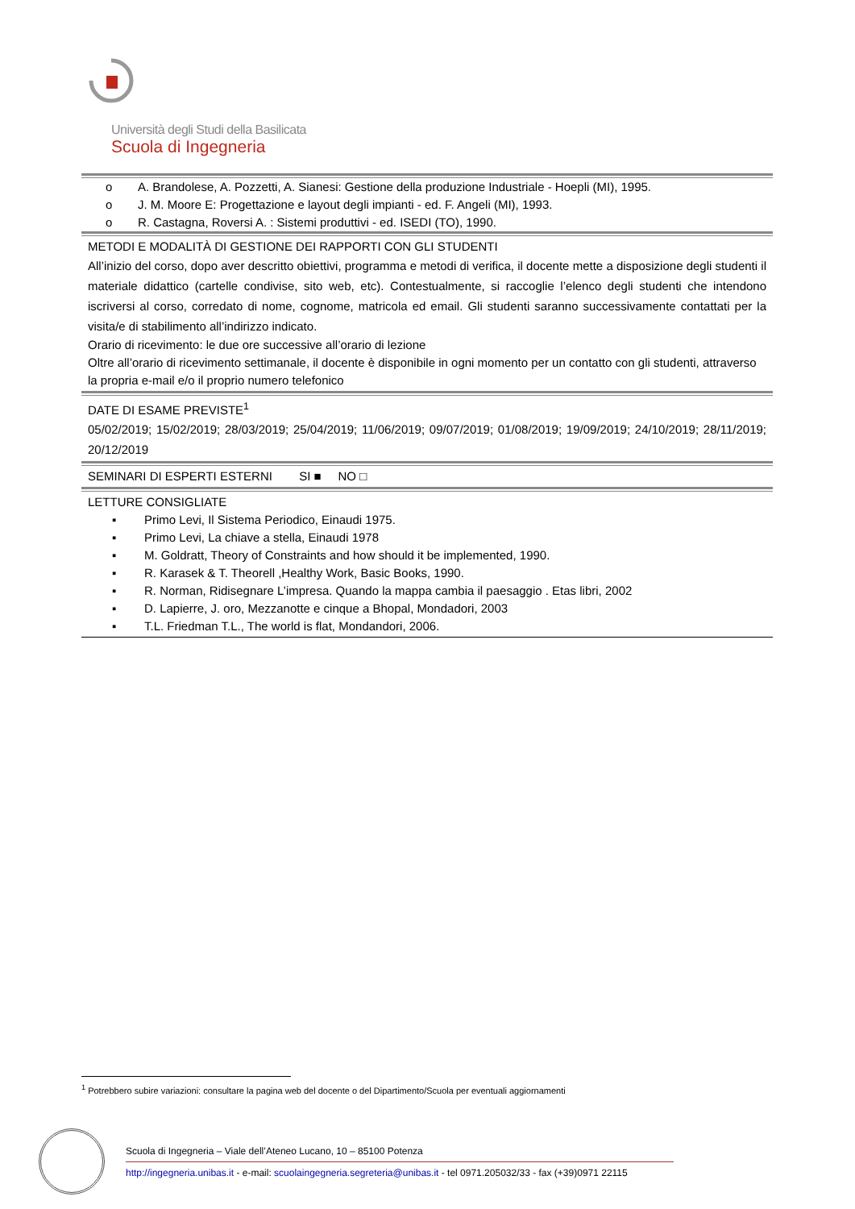Università degli Studi della Basilicata
Scuola di Ingegneria
o A. Brandolese, A. Pozzetti, A. Sianesi: Gestione della produzione Industriale - Hoepli (MI), 1995.
o J. M. Moore E: Progettazione e layout degli impianti - ed. F. Angeli (MI), 1993.
o R. Castagna, Roversi A. : Sistemi produttivi - ed. ISEDI (TO), 1990.
METODI E MODALITÀ DI GESTIONE DEI RAPPORTI CON GLI STUDENTI
All’inizio del corso, dopo aver descritto obiettivi, programma e metodi di verifica, il docente mette a disposizione degli studenti il materiale didattico (cartelle condivise, sito web, etc). Contestualmente, si raccoglie l’elenco degli studenti che intendono iscriversi al corso, corredato di nome, cognome, matricola ed email. Gli studenti saranno successivamente contattati per la visita/e di stabilimento all’indirizzo indicato.
Orario di ricevimento: le due ore successive all’orario di lezione
Oltre all’orario di ricevimento settimanale, il docente è disponibile in ogni momento per un contatto con gli studenti, attraverso la propria e-mail e/o il proprio numero telefonico
DATE DI ESAME PREVISTE<sup>1</sup>
05/02/2019; 15/02/2019; 28/03/2019; 25/04/2019; 11/06/2019; 09/07/2019; 01/08/2019; 19/09/2019; 24/10/2019; 28/11/2019; 20/12/2019
SEMINARI DI ESPERTI ESTERNI SI ■ NO □
LETTURE CONSIGLIATE
▪ Primo Levi, Il Sistema Periodico, Einaudi 1975.
▪ Primo Levi, La chiave a stella, Einaudi 1978
▪ M. Goldratt, Theory of Constraints and how should it be implemented, 1990.
▪ R. Karasek & T. Theorell ,Healthy Work, Basic Books, 1990.
▪ R. Norman, Ridisegnare L’impresa. Quando la mappa cambia il paesaggio . Etas libri, 2002
▪ D. Lapierre, J. oro, Mezzanotte e cinque a Bhopal, Mondadori, 2003
▪ T.L. Friedman T.L., The world is flat, Mondandori, 2006.
<sup>1</sup> Potrebbero subire variazioni: consultare la pagina web del docente o del Dipartimento/Scuola per eventuali aggiornamenti
Scuola di Ingegneria – Viale dell’Ateneo Lucano, 10 – 85100 Potenza
http://ingegneria.unibas.it - e-mail: scuolaingegneria.segreteria@unibas.it - tel 0971.205032/33 - fax (+39)0971 22115